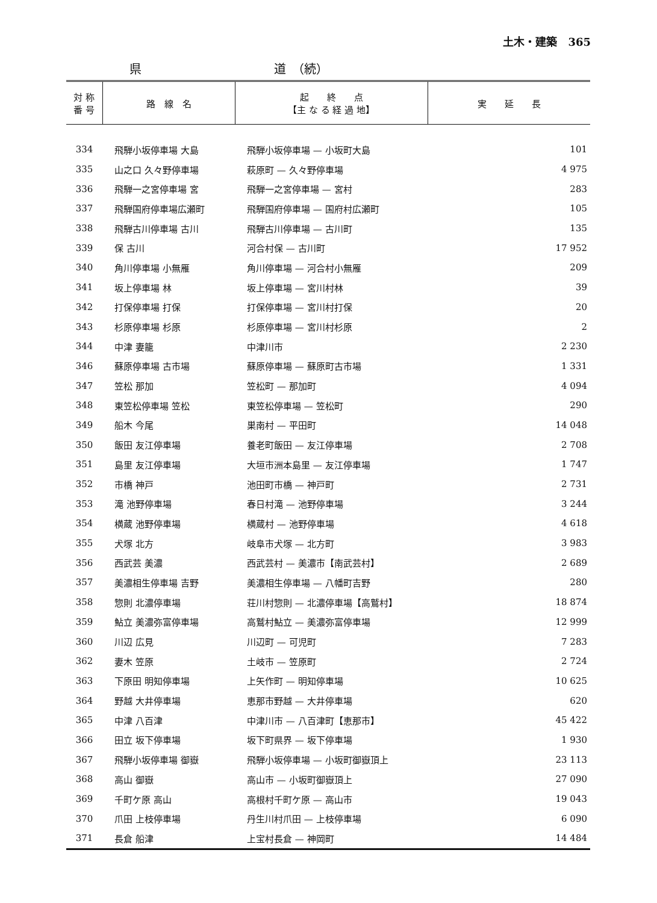土木・建築　365
県 道　（続）
| 対 称 番 号 | 路 線 名 | 起 終 点 【主 な る 経 過 地】 | 実 延 長 |
| --- | --- | --- | --- |
| 334 | 飛騨小坂停車場 大島 | 飛騨小坂停車場 — 小坂町大島 | 101 |
| 335 | 山之口 久々野停車場 | 萩原町 — 久々野停車場 | 4 975 |
| 336 | 飛騨一之宮停車場 宮 | 飛騨一之宮停車場 — 宮村 | 283 |
| 337 | 飛騨国府停車場広瀬町 | 飛騨国府停車場 — 国府村広瀬町 | 105 |
| 338 | 飛騨古川停車場 古川 | 飛騨古川停車場 — 古川町 | 135 |
| 339 | 保 古川 | 河合村保 — 古川町 | 17 952 |
| 340 | 角川停車場 小無雁 | 角川停車場 — 河合村小無雁 | 209 |
| 341 | 坂上停車場 林 | 坂上停車場 — 宮川村林 | 39 |
| 342 | 打保停車場 打保 | 打保停車場 — 宮川村打保 | 20 |
| 343 | 杉原停車場 杉原 | 杉原停車場 — 宮川村杉原 | 2 |
| 344 | 中津 妻籠 | 中津川市 | 2 230 |
| 346 | 蘇原停車場 古市場 | 蘇原停車場 — 蘇原町古市場 | 1 331 |
| 347 | 笠松 那加 | 笠松町 — 那加町 | 4 094 |
| 348 | 東笠松停車場 笠松 | 東笠松停車場 — 笠松町 | 290 |
| 349 | 船木 今尾 | 巣南村 — 平田町 | 14 048 |
| 350 | 飯田 友江停車場 | 養老町飯田 — 友江停車場 | 2 708 |
| 351 | 島里 友江停車場 | 大垣市洲本島里 — 友江停車場 | 1 747 |
| 352 | 市橋 神戸 | 池田町市橋 — 神戸町 | 2 731 |
| 353 | 滝 池野停車場 | 春日村滝 — 池野停車場 | 3 244 |
| 354 | 横蔵 池野停車場 | 横蔵村 — 池野停車場 | 4 618 |
| 355 | 犬塚 北方 | 岐阜市犬塚 — 北方町 | 3 983 |
| 356 | 西武芸 美濃 | 西武芸村 — 美濃市【南武芸村】 | 2 689 |
| 357 | 美濃相生停車場 吉野 | 美濃相生停車場 — 八幡町吉野 | 280 |
| 358 | 惣則 北濃停車場 | 荘川村惣則 — 北濃停車場【高鷲村】 | 18 874 |
| 359 | 鮎立 美濃弥富停車場 | 高鷲村鮎立 — 美濃弥富停車場 | 12 999 |
| 360 | 川辺 広見 | 川辺町 — 可児町 | 7 283 |
| 362 | 妻木 笠原 | 土岐市 — 笠原町 | 2 724 |
| 363 | 下原田 明知停車場 | 上矢作町 — 明知停車場 | 10 625 |
| 364 | 野越 大井停車場 | 恵那市野越 — 大井停車場 | 620 |
| 365 | 中津 八百津 | 中津川市 — 八百津町【恵那市】 | 45 422 |
| 366 | 田立 坂下停車場 | 坂下町県界 — 坂下停車場 | 1 930 |
| 367 | 飛騨小坂停車場 御嶽 | 飛騨小坂停車場 — 小坂町御嶽頂上 | 23 113 |
| 368 | 高山 御嶽 | 高山市 — 小坂町御嶽頂上 | 27 090 |
| 369 | 千町ケ原 高山 | 高根村千町ケ原 — 高山市 | 19 043 |
| 370 | 爪田 上枝停車場 | 丹生川村爪田 — 上枝停車場 | 6 090 |
| 371 | 長倉 船津 | 上宝村長倉 — 神岡町 | 14 484 |